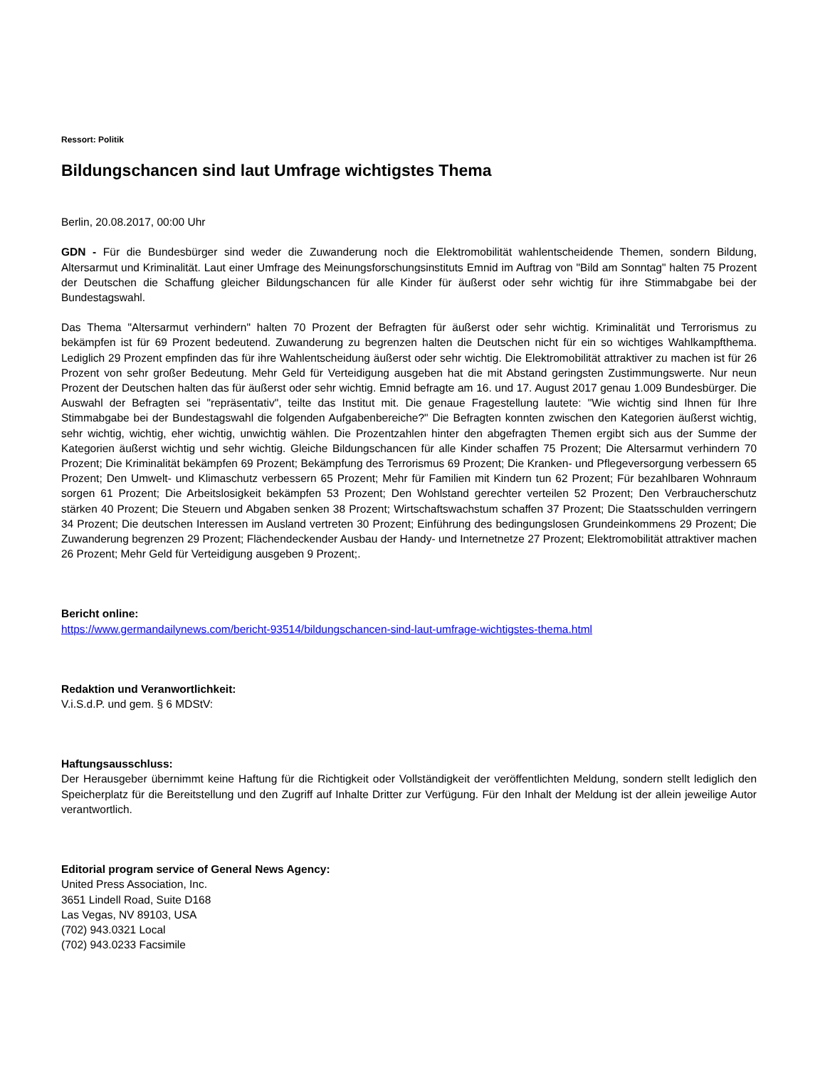Ressort: Politik
Bildungschancen sind laut Umfrage wichtigstes Thema
Berlin, 20.08.2017, 00:00 Uhr
GDN - Für die Bundesbürger sind weder die Zuwanderung noch die Elektromobilität wahlentscheidende Themen, sondern Bildung, Altersarmut und Kriminalität. Laut einer Umfrage des Meinungsforschungsinstituts Emnid im Auftrag von "Bild am Sonntag" halten 75 Prozent der Deutschen die Schaffung gleicher Bildungschancen für alle Kinder für äußerst oder sehr wichtig für ihre Stimmabgabe bei der Bundestagswahl.
Das Thema "Altersarmut verhindern" halten 70 Prozent der Befragten für äußerst oder sehr wichtig. Kriminalität und Terrorismus zu bekämpfen ist für 69 Prozent bedeutend. Zuwanderung zu begrenzen halten die Deutschen nicht für ein so wichtiges Wahlkampfthema. Lediglich 29 Prozent empfinden das für ihre Wahlentscheidung äußerst oder sehr wichtig. Die Elektromobilität attraktiver zu machen ist für 26 Prozent von sehr großer Bedeutung. Mehr Geld für Verteidigung ausgeben hat die mit Abstand geringsten Zustimmungswerte. Nur neun Prozent der Deutschen halten das für äußerst oder sehr wichtig. Emnid befragte am 16. und 17. August 2017 genau 1.009 Bundesbürger. Die Auswahl der Befragten sei "repräsentativ", teilte das Institut mit. Die genaue Fragestellung lautete: "Wie wichtig sind Ihnen für Ihre Stimmabgabe bei der Bundestagswahl die folgenden Aufgabenbereiche?" Die Befragten konnten zwischen den Kategorien äußerst wichtig, sehr wichtig, wichtig, eher wichtig, unwichtig wählen. Die Prozentzahlen hinter den abgefragten Themen ergibt sich aus der Summe der Kategorien äußerst wichtig und sehr wichtig. Gleiche Bildungschancen für alle Kinder schaffen 75 Prozent; Die Altersarmut verhindern 70 Prozent; Die Kriminalität bekämpfen 69 Prozent; Bekämpfung des Terrorismus 69 Prozent; Die Kranken- und Pflegeversorgung verbessern 65 Prozent; Den Umwelt- und Klimaschutz verbessern 65 Prozent; Mehr für Familien mit Kindern tun 62 Prozent; Für bezahlbaren Wohnraum sorgen 61 Prozent; Die Arbeitslosigkeit bekämpfen 53 Prozent; Den Wohlstand gerechter verteilen 52 Prozent; Den Verbraucherschutz stärken 40 Prozent; Die Steuern und Abgaben senken 38 Prozent; Wirtschaftswachstum schaffen 37 Prozent; Die Staatsschulden verringern 34 Prozent; Die deutschen Interessen im Ausland vertreten 30 Prozent; Einführung des bedingungslosen Grundeinkommens 29 Prozent; Die Zuwanderung begrenzen 29 Prozent; Flächendeckender Ausbau der Handy- und Internetnetze 27 Prozent; Elektromobilität attraktiver machen 26 Prozent; Mehr Geld für Verteidigung ausgeben 9 Prozent;.
Bericht online:
https://www.germandailynews.com/bericht-93514/bildungschancen-sind-laut-umfrage-wichtigstes-thema.html
Redaktion und Veranwortlichkeit:
V.i.S.d.P. und gem. § 6 MDStV:
Haftungsausschluss:
Der Herausgeber übernimmt keine Haftung für die Richtigkeit oder Vollständigkeit der veröffentlichten Meldung, sondern stellt lediglich den Speicherplatz für die Bereitstellung und den Zugriff auf Inhalte Dritter zur Verfügung. Für den Inhalt der Meldung ist der allein jeweilige Autor verantwortlich.
Editorial program service of General News Agency:
United Press Association, Inc.
3651 Lindell Road, Suite D168
Las Vegas, NV 89103, USA
(702) 943.0321 Local
(702) 943.0233 Facsimile